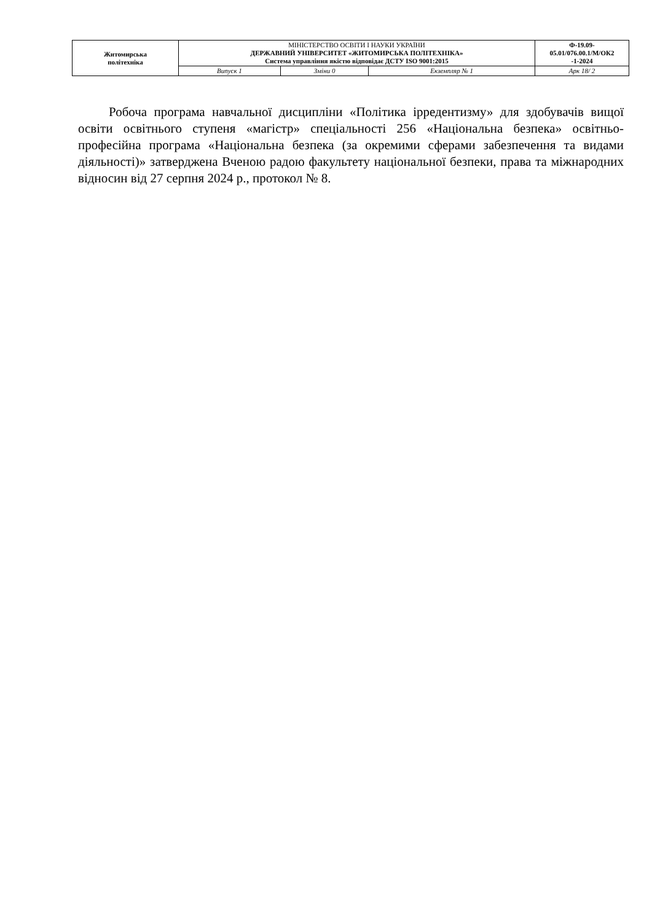| Житомирська політехніка | МІНІСТЕРСТВО ОСВІТИ І НАУКИ УКРАЇНИ ДЕРЖАВНИЙ УНІВЕРСИТЕТ «ЖИТОМИРСЬКА ПОЛІТЕХНІКА» Система управління якістю відповідає ДСТУ ISO 9001:2015 | | | Ф-19.09- 05.01/076.00.1/М/ОК2 -1-2024 |
| | Випуск 1 | Зміни 0 | Екземпляр № 1 | Арк 18/ 2 |
Робоча програма навчальної дисципліни «Політика ірредентизму» для здобувачів вищої освіти освітнього ступеня «магістр» спеціальності 256 «Національна безпека» освітньо-професійна програма «Національна безпека (за окремими сферами забезпечення та видами діяльності)» затверджена Вченою радою факультету національної безпеки, права та міжнародних відносин від 27 серпня 2024 р., протокол № 8.